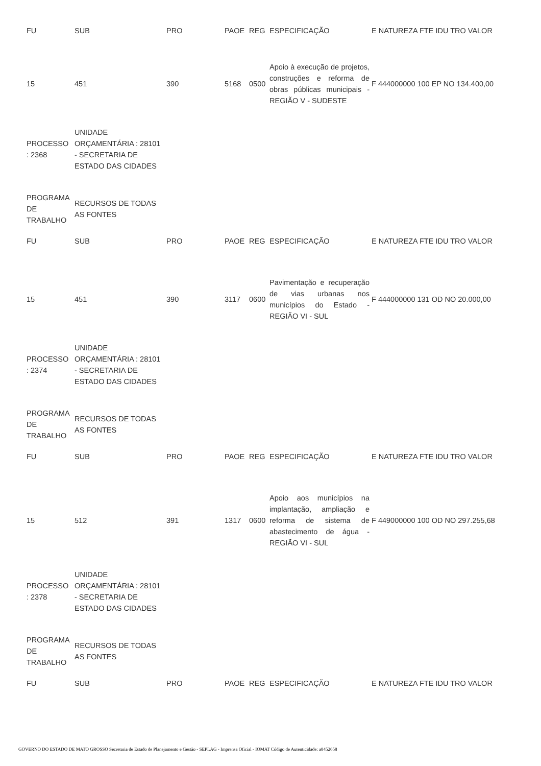| FU | SUB | PRO | PAOE | REG | ESPECIFICAÇÃO | E NATUREZA FTE IDU TRO VALOR |
| 15 | 451 | 390 | 5168 | 0500 | Apoio à execução de projetos, construções e reforma de obras públicas municipais - REGIÃO V - SUDESTE | F 444000000 100 EP NO 134.400,00 |
| PROCESSO : 2368 | UNIDADE ORÇAMENTÁRIA : 28101 - SECRETARIA DE ESTADO DAS CIDADES | | | | | |
| PROGRAMA DE TRABALHO | RECURSOS DE TODAS AS FONTES | | | | | |
| FU | SUB | PRO | PAOE | REG | ESPECIFICAÇÃO | E NATUREZA FTE IDU TRO VALOR |
| 15 | 451 | 390 | 3117 | 0600 | Pavimentação e recuperação de vias urbanas nos municípios do Estado - REGIÃO VI - SUL | F 444000000 131 OD NO 20.000,00 |
| PROCESSO : 2374 | UNIDADE ORÇAMENTÁRIA : 28101 - SECRETARIA DE ESTADO DAS CIDADES | | | | | |
| PROGRAMA DE TRABALHO | RECURSOS DE TODAS AS FONTES | | | | | |
| FU | SUB | PRO | PAOE | REG | ESPECIFICAÇÃO | E NATUREZA FTE IDU TRO VALOR |
| 15 | 512 | 391 | 1317 | 0600 | Apoio aos municípios na implantação, ampliação e reforma de sistema de abastecimento de água - REGIÃO VI - SUL | F 449000000 100 OD NO 297.255,68 |
| PROCESSO : 2378 | UNIDADE ORÇAMENTÁRIA : 28101 - SECRETARIA DE ESTADO DAS CIDADES | | | | | |
| PROGRAMA DE TRABALHO | RECURSOS DE TODAS AS FONTES | | | | | |
| FU | SUB | PRO | PAOE | REG | ESPECIFICAÇÃO | E NATUREZA FTE IDU TRO VALOR |
GOVERNO DO ESTADO DE MATO GROSSO Secretaria de Estado de Planejamento e Gestão - SEPLAG - Imprensa Oficial - IOMAT Código de Autenticidade: a8452658